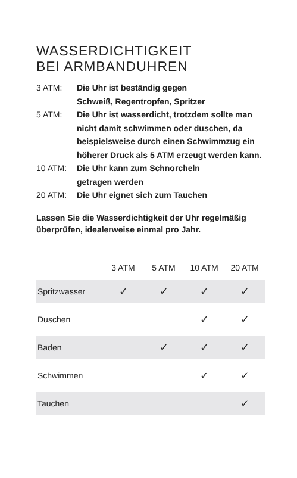WASSERDICHTIGKEIT
BEI ARMBANDUHREN
3 ATM: Die Uhr ist beständig gegen
Schweiß, Regentropfen, Spritzer
5 ATM: Die Uhr ist wasserdicht, trotzdem sollte man nicht damit schwimmen oder duschen, da beispielsweise durch einen Schwimmzug ein höherer Druck als 5 ATM erzeugt werden kann.
10 ATM: Die Uhr kann zum Schnorcheln
getragen werden
20 ATM: Die Uhr eignet sich zum Tauchen
Lassen Sie die Wasserdichtigkeit der Uhr regelmäßig überprüfen, idealerweise einmal pro Jahr.
| | 3 ATM | 5 ATM | 10 ATM | 20 ATM |
| --- | --- | --- | --- | --- |
| Spritzwasser | ✓ | ✓ | ✓ | ✓ |
| Duschen | | | ✓ | ✓ |
| Baden | | ✓ | ✓ | ✓ |
| Schwimmen | | | ✓ | ✓ |
| Tauchen | | | | ✓ |